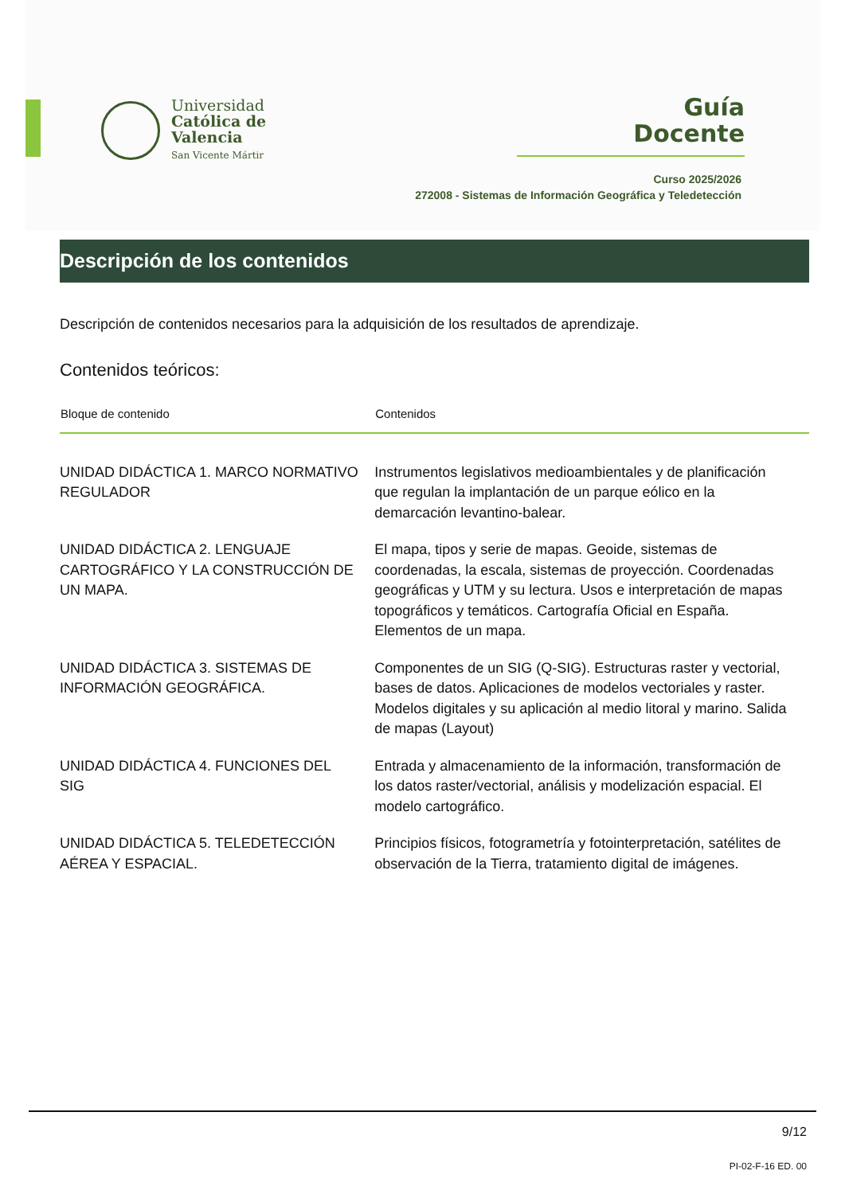Universidad
Católica de
Valencia
San Vicente Mártir
Guía
Docente
Curso 2025/2026
272008 - Sistemas de Información Geográfica y Teledetección
Descripción de los contenidos
Descripción de contenidos necesarios para la adquisición de los resultados de aprendizaje.
Contenidos teóricos:
| Bloque de contenido | Contenidos |
| --- | --- |
| UNIDAD DIDÁCTICA 1. MARCO NORMATIVO REGULADOR | Instrumentos legislativos medioambientales y de planificación que regulan la implantación de un parque eólico en la demarcación levantino-balear. |
| UNIDAD DIDÁCTICA 2. LENGUAJE CARTOGRÁFICO Y LA CONSTRUCCIÓN DE UN MAPA. | El mapa, tipos y serie de mapas. Geoide, sistemas de coordenadas, la escala, sistemas de proyección. Coordenadas geográficas y UTM y su lectura. Usos e interpretación de mapas topográficos y temáticos. Cartografía Oficial en España. Elementos de un mapa. |
| UNIDAD DIDÁCTICA 3. SISTEMAS DE INFORMACIÓN GEOGRÁFICA. | Componentes de un SIG (Q-SIG). Estructuras raster y vectorial, bases de datos. Aplicaciones de modelos vectoriales y raster. Modelos digitales y su aplicación al medio litoral y marino. Salida de mapas (Layout) |
| UNIDAD DIDÁCTICA 4. FUNCIONES DEL SIG | Entrada y almacenamiento de la información, transformación de los datos raster/vectorial, análisis y modelización espacial. El modelo cartográfico. |
| UNIDAD DIDÁCTICA 5. TELEDETECCIÓN AÉREA Y ESPACIAL. | Principios físicos, fotogrametría y fotointerpretación, satélites de observación de la Tierra, tratamiento digital de imágenes. |
9/12
PI-02-F-16 ED. 00